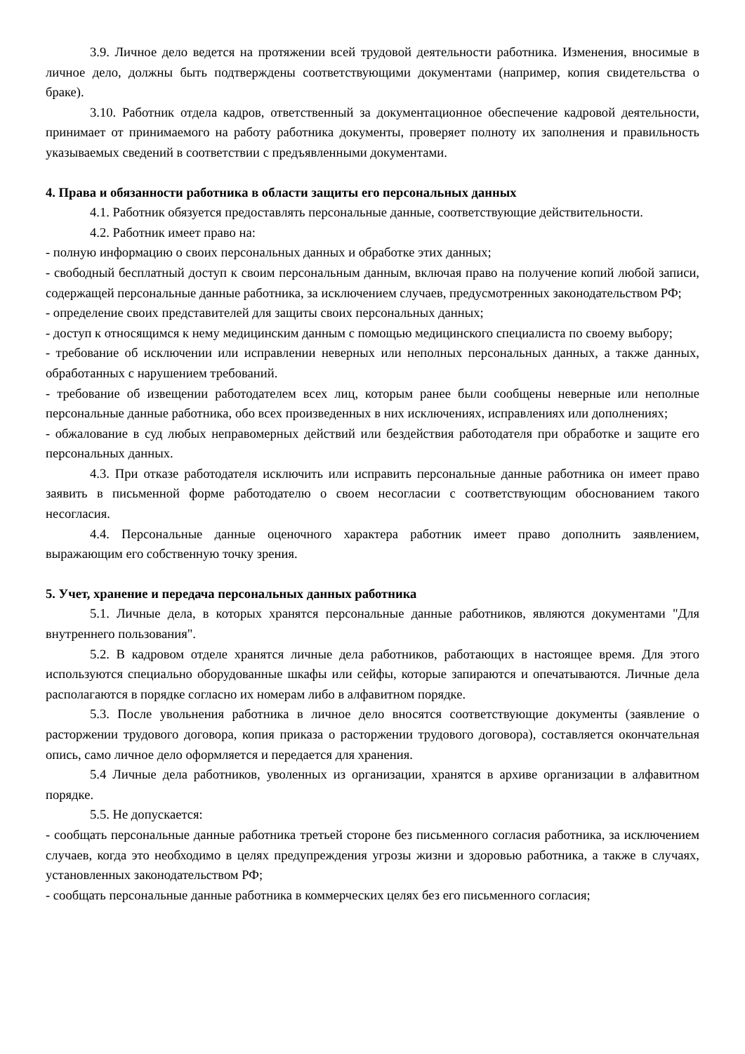3.9. Личное дело ведется на протяжении всей трудовой деятельности работника. Изменения, вносимые в личное дело, должны быть подтверждены соответствующими документами (например, копия свидетельства о браке).
3.10. Работник отдела кадров, ответственный за документационное обеспечение кадровой деятельности, принимает от принимаемого на работу работника документы, проверяет полноту их заполнения и правильность указываемых сведений в соответствии с предъявленными документами.
4. Права и обязанности работника в области защиты его персональных данных
4.1. Работник обязуется предоставлять персональные данные, соответствующие действительности.
4.2. Работник имеет право на:
- полную информацию о своих персональных данных и обработке этих данных;
- свободный бесплатный доступ к своим персональным данным, включая право на получение копий любой записи, содержащей персональные данные работника, за исключением случаев, предусмотренных законодательством РФ;
- определение своих представителей для защиты своих персональных данных;
- доступ к относящимся к нему медицинским данным с помощью медицинского специалиста по своему выбору;
- требование об исключении или исправлении неверных или неполных персональных данных, а также данных, обработанных с нарушением требований.
- требование об извещении работодателем всех лиц, которым ранее были сообщены неверные или неполные персональные данные работника, обо всех произведенных в них исключениях, исправлениях или дополнениях;
- обжалование в суд любых неправомерных действий или бездействия работодателя при обработке и защите его персональных данных.
4.3. При отказе работодателя исключить или исправить персональные данные работника он имеет право заявить в письменной форме работодателю о своем несогласии с соответствующим обоснованием такого несогласия.
4.4. Персональные данные оценочного характера работник имеет право дополнить заявлением, выражающим его собственную точку зрения.
5. Учет, хранение и передача персональных данных работника
5.1. Личные дела, в которых хранятся персональные данные работников, являются документами "Для внутреннего пользования".
5.2. В кадровом отделе хранятся личные дела работников, работающих в настоящее время. Для этого используются специально оборудованные шкафы или сейфы, которые запираются и опечатываются. Личные дела располагаются в порядке согласно их номерам либо в алфавитном порядке.
5.3. После увольнения работника в личное дело вносятся соответствующие документы (заявление о расторжении трудового договора, копия приказа о расторжении трудового договора), составляется окончательная опись, само личное дело оформляется и передается для хранения.
5.4 Личные дела работников, уволенных из организации, хранятся в архиве организации в алфавитном порядке.
5.5. Не допускается:
- сообщать персональные данные работника третьей стороне без письменного согласия работника, за исключением случаев, когда это необходимо в целях предупреждения угрозы жизни и здоровью работника, а также в случаях, установленных законодательством РФ;
- сообщать персональные данные работника в коммерческих целях без его письменного согласия;